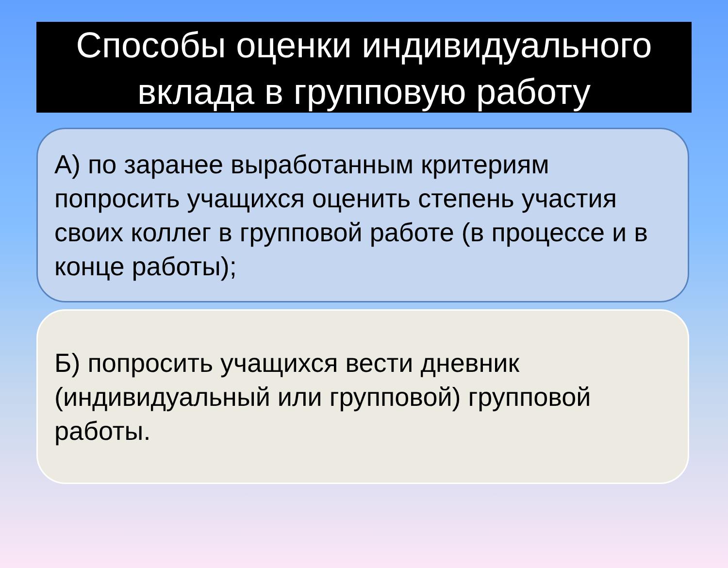Способы оценки индивидуального вклада в групповую работу
А) по заранее выработанным критериям попросить учащихся оценить степень участия своих коллег в групповой работе (в процессе и в конце работы);
Б) попросить учащихся вести дневник (индивидуальный или групповой) групповой работы.